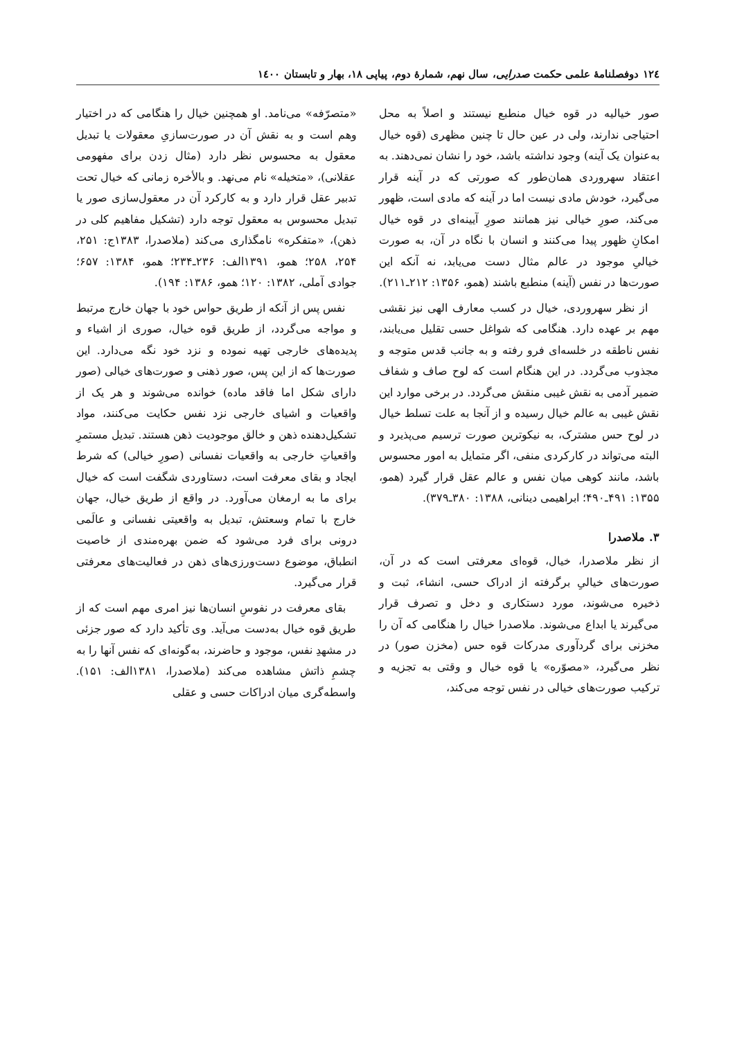۱۲٤ دوفصلنامۀ علمی حکمت صدرایی، سال نهم، شمارۀ دوم، پیاپی ۱۸، بهار و تابستان ۱٤۰۰
صور خیالیه در قوه خیال منطبع نیستند و اصلاً به محل احتیاجی ندارند، ولی در عین حال تا چنین مظهری (قوه خیال به‌عنوان یک آینه) وجود نداشته باشد، خود را نشان نمی‌دهند. به اعتقاد سهروردی همان‌طور که صورتی که در آینه قرار می‌گیرد، خودش مادی نیست اما در آینه که مادی است، ظهور می‌کند، صورِ خیالی نیز همانند صورِ آیینه‌ای در قوه خیال امکانِ ظهور پیدا می‌کنند و انسان با نگاه در آن، به صورت خیالیِ موجود در عالم مثال دست می‌یابد، نه آنکه این صورت‌ها در نفس (آینه) منطبع باشند (همو، ۱۳۵۶: ۲۱۲ـ۲۱۱).
از نظر سهروردی، خیال در کسب معارف الهی نیز نقشی مهم بر عهده دارد. هنگامی که شواغل حسی تقلیل می‌یابند، نفس ناطقه در خلسه‌ای فرو رفته و به جانب قدس متوجه و مجذوب می‌گردد. در این هنگام است که لوح صاف و شفاف ضمیر آدمی به نقش غیبی منقش می‌گردد. در برخی موارد این نقش غیبی به عالم خیال رسیده و از آنجا به علت تسلط خیال در لوح حس مشترک، به نیکوترین صورت ترسیم می‌پذیرد و البته می‌تواند در کارکردی منفی، اگر متمایل به امور محسوس باشد، مانند کوهی میان نفس و عالم عقل قرار گیرد (همو، ۱۳۵۵: ۴۹۱ـ۴۹۰؛ ابراهیمی دینانی، ۱۳۸۸: ۳۸۰ـ۳۷۹).
۳. ملاصدرا
از نظر ملاصدرا، خیال، قوه‌ای معرفتی است که در آن، صورت‌های خیالیِ برگرفته از ادراک حسی، انشاء، ثبت و ذخیره می‌شوند، مورد دستکاری و دخل و تصرف قرار می‌گیرند یا ابداع می‌شوند. ملاصدرا خیال را هنگامی که آن را مخزنی برای گردآوری مدرکات قوه حس (مخزن صور) در نظر می‌گیرد، «مصوّره» یا قوه خیال و وقتی به تجزیه و ترکیب صورت‌های خیالی در نفس توجه می‌کند،
«متصرّفه» می‌نامد. او همچنین خیال را هنگامی که در اختیار وهم است و به نقش آن در صورت‌سازیِ معقولات یا تبدیل معقول به محسوس نظر دارد (مثال زدن برای مفهومی عقلانی)، «متخیله» نام می‌نهد. و بالأخره زمانی که خیال تحت تدبیر عقل قرار دارد و به کارکرد آن در معقول‌سازی صور یا تبدیل محسوس به معقول توجه دارد (تشکیل مفاهیم کلی در ذهن)، «متفکره» نامگذاری می‌کند (ملاصدرا، ۱۳۸۳ج: ۲۵۱، ۲۵۴، ۲۵۸؛ همو، ۱۳۹۱الف: ۲۳۶ـ۲۳۴؛ همو، ۱۳۸۴: ۶۵۷؛ جوادی آملی، ۱۳۸۲: ۱۲۰؛ همو، ۱۳۸۶: ۱۹۴).
نفس پس از آنکه از طریق حواس خود با جهان خارج مرتبط و مواجه می‌گردد، از طریق قوه خیال، صوری از اشیاء و پدیده‌های خارجی تهیه نموده و نزد خود نگه می‌دارد. این صورت‌ها که از این پس، صور ذهنی و صورت‌های خیالی (صور دارای شکل اما فاقد ماده) خوانده می‌شوند و هر یک از واقعیات و اشیای خارجی نزد نفس حکایت می‌کنند، مواد تشکیل‌دهنده ذهن و خالق موجودیت ذهن هستند. تبدیل مستمرِ واقعیاتِ خارجی به واقعیات نفسانی (صورِ خیالی) که شرط ایجاد و بقای معرفت است، دستاوردی شگفت است که خیال برای ما به ارمغان می‌آورد. در واقع از طریق خیال، جهان خارج با تمام وسعتش، تبدیل به واقعیتی نفسانی و عالَمی درونی برای فرد می‌شود که ضمن بهره‌مندی از خاصیت انطباق، موضوع دست‌ورزی‌های ذهن در فعالیت‌های معرفتی قرار می‌گیرد.
بقای معرفت در نفوسِ انسان‌ها نیز امری مهم است که از طریق قوه خیال به‌دست می‌آید. وی تأکید دارد که صور جزئی در مشهدِ نفس، موجود و حاضرند، به‌گونه‌ای که نفس آنها را به چشمِ ذاتش مشاهده می‌کند (ملاصدرا، ۱۳۸۱الف: ۱۵۱). واسطه‌گری میان ادراکات حسی و عقلی